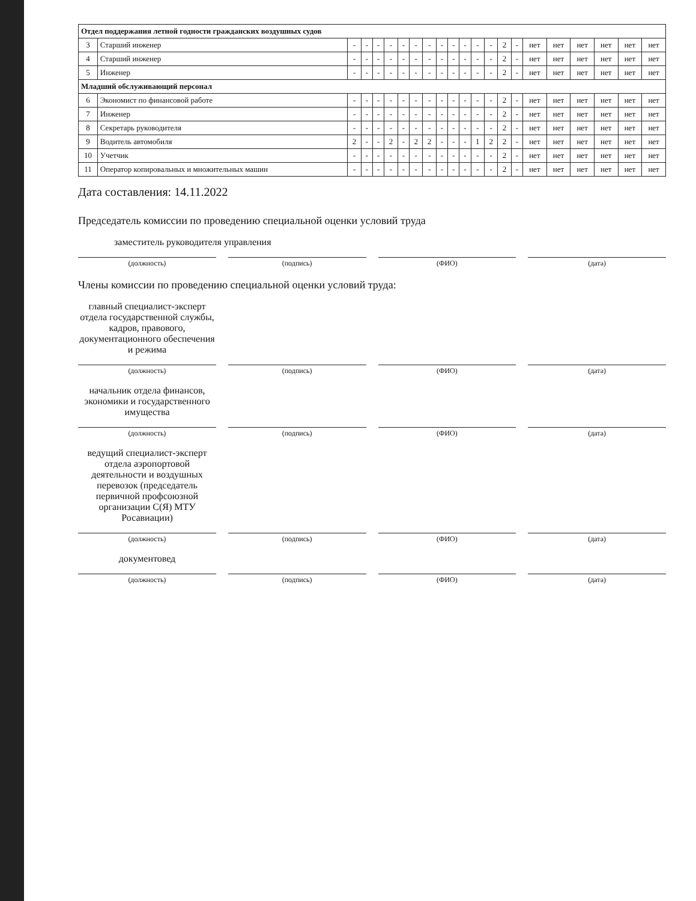| Отдел поддержания летной годности гражданских воздушных судов | | | | | | | | | | | | | | | | | | | | | |
| --- | --- | --- | --- | --- | --- | --- | --- | --- | --- | --- | --- | --- | --- | --- | --- | --- | --- | --- | --- | --- | --- |
| 3 | Старший инженер | - | - | - | - | - | - | - | - | - | - | - | - | 2 | - | нет | нет | нет | нет | нет | нет |
| 4 | Старший инженер | - | - | - | - | - | - | - | - | - | - | - | - | 2 | - | нет | нет | нет | нет | нет | нет |
| 5 | Инженер | - | - | - | - | - | - | - | - | - | - | - | - | 2 | - | нет | нет | нет | нет | нет | нет |
| Младший обслуживающий персонал | | | | | | | | | | | | | | | | | | | | | |
| 6 | Экономист по финансовой работе | - | - | - | - | - | - | - | - | - | - | - | - | 2 | - | нет | нет | нет | нет | нет | нет |
| 7 | Инженер | - | - | - | - | - | - | - | - | - | - | - | - | 2 | - | нет | нет | нет | нет | нет | нет |
| 8 | Секретарь руководителя | - | - | - | - | - | - | - | - | - | - | - | - | 2 | - | нет | нет | нет | нет | нет | нет |
| 9 | Водитель автомобиля | 2 | - | - | 2 | - | 2 | 2 | - | - | - | 1 | 2 | 2 | - | нет | нет | нет | нет | нет | нет |
| 10 | Учетчик | - | - | - | - | - | - | - | - | - | - | - | - | 2 | - | нет | нет | нет | нет | нет | нет |
| 11 | Оператор копировальных и множительных машин | - | - | - | - | - | - | - | - | - | - | - | - | 2 | - | нет | нет | нет | нет | нет | нет |
Дата составления: 14.11.2022
Председатель комиссии по проведению специальной оценки условий труда
заместитель руководителя управления
(должность) (подпись) (ФИО) (дата)
Члены комиссии по проведению специальной оценки условий труда:
главный специалист-эксперт отдела государственной службы, кадров, правового, документационного обеспечения и режима
(должность) (подпись) (ФИО) (дата)
начальник отдела финансов, экономики и государственного имущества
(должность) (подпись) (ФИО) (дата)
ведущий специалист-эксперт отдела аэропортовой деятельности и воздушных перевозок (председатель первичной профсоюзной организации С(Я) МТУ Росавиации)
(должность) (подпись) (ФИО) (дата)
документовед
(должность) (подпись) (ФИО) (дата)